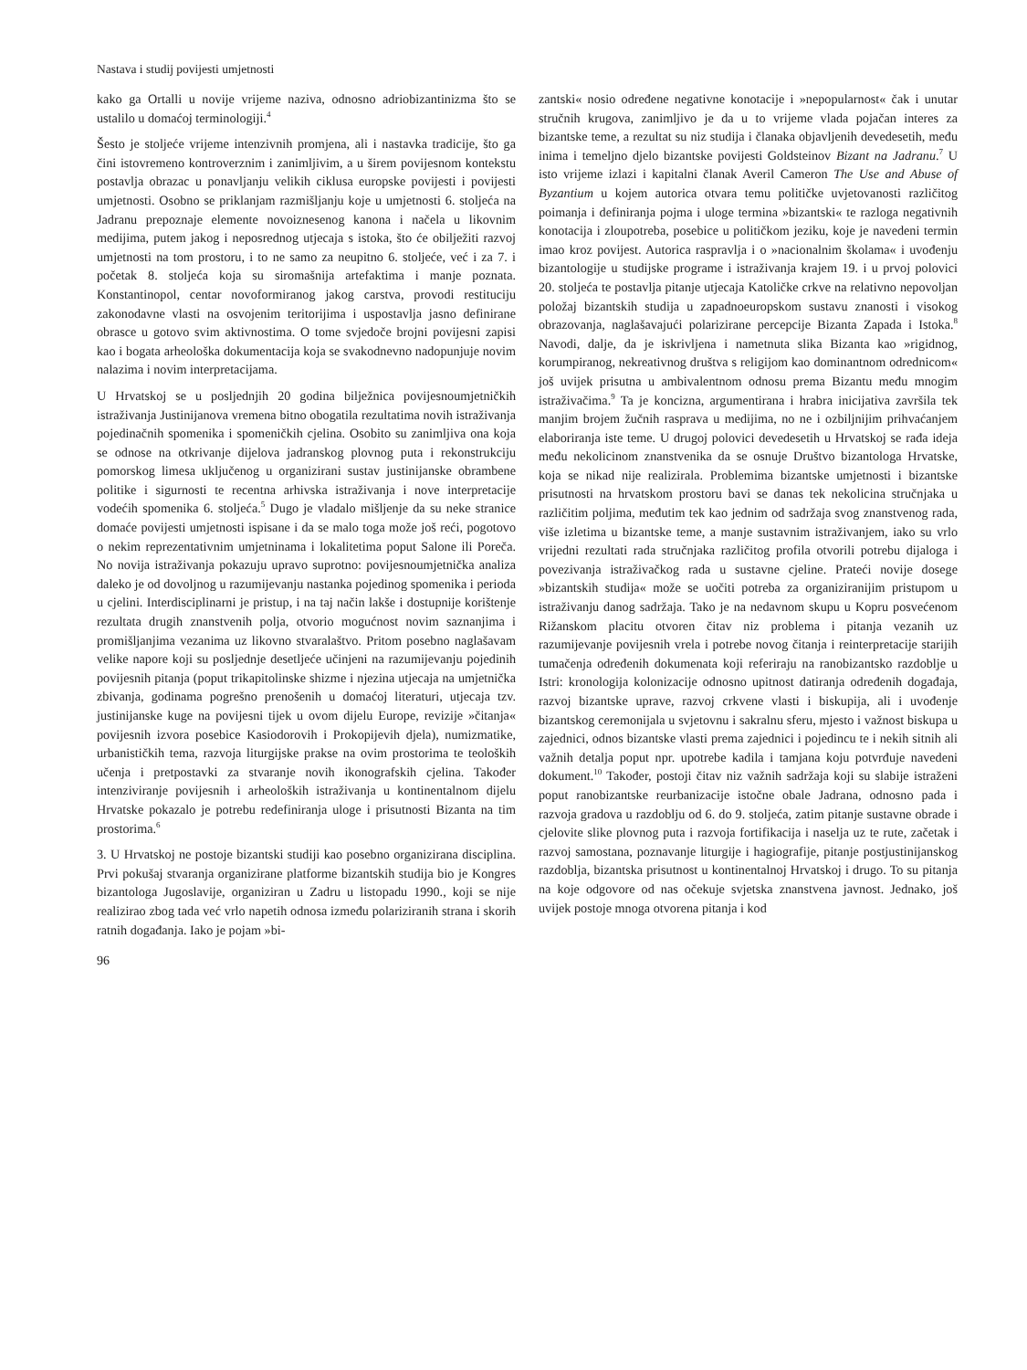Nastava i studij povijesti umjetnosti
kako ga Ortalli u novije vrijeme naziva, odnosno adriobizantinizma što se ustalilo u domaćoj terminologiji.<sup>4</sup>
Šesto je stoljeće vrijeme intenzivnih promjena, ali i nastavka tradicije, što ga čini istovremeno kontroverznim i zanimljivim, a u širem povijesnom kontekstu postavlja obrazac u ponavljanju velikih ciklusa europske povijesti i povijesti umjetnosti. Osobno se priklanjam razmišljanju koje u umjetnosti 6. stoljeća na Jadranu prepoznaje elemente novoiznesenog kanona i načela u likovnim medijima, putem jakog i neposrednog utjecaja s istoka, što će obilježiti razvoj umjetnosti na tom prostoru, i to ne samo za neupitno 6. stoljeće, već i za 7. i početak 8. stoljeća koja su siromašnija artefaktima i manje poznata. Konstantinopol, centar novoformiranog jakog carstva, provodi restituciju zakonodavne vlasti na osvojenim teritorijima i uspostavlja jasno definirane obrasce u gotovo svim aktivnostima. O tome svjedoče brojni povijesni zapisi kao i bogata arheološka dokumentacija koja se svakodnevno nadopunjuje novim nalazima i novim interpretacijama.
U Hrvatskoj se u posljednjih 20 godina bilježnica povijesnoumjetničkih istraživanja Justinijanova vremena bitno obogatila rezultatima novih istraživanja pojedinačnih spomenika i spomeničkih cjelina. Osobito su zanimljiva ona koja se odnose na otkrivanje dijelova jadranskog plovnog puta i rekonstrukciju pomorskog limesa uključenog u organizirani sustav justinijanske obrambene politike i sigurnosti te recentna arhivska istraživanja i nove interpretacije vodećih spomenika 6. stoljeća.<sup>5</sup> Dugo je vladalo mišljenje da su neke stranice domaće povijesti umjetnosti ispisane i da se malo toga može još reći, pogotovo o nekim reprezentativnim umjetninama i lokalitetima poput Salone ili Poreča. No novija istraživanja pokazuju upravo suprotno: povijesnoumjetnička analiza daleko je od dovoljnog u razumijevanju nastanka pojedinog spomenika i perioda u cjelini. Interdisciplinarni je pristup, i na taj način lakše i dostupnije korištenje rezultata drugih znanstvenih polja, otvorio mogućnost novim saznanjima i promišljanjima vezanima uz likovno stvaralaštvo. Pritom posebno naglašavam velike napore koji su posljednje desetljeće učinjeni na razumijevanju pojedinih povijesnih pitanja (poput trikapitolinske shizme i njezina utjecaja na umjetnička zbivanja, godinama pogrešno prenošenih u domaćoj literaturi, utjecaja tzv. justinijanske kuge na povijesni tijek u ovom dijelu Europe, revizije »čitanja« povijesnih izvora posebice Kasiodorovih i Prokopijevih djela), numizmatike, urbanističkih tema, razvoja liturgijske prakse na ovim prostorima te teoloških učenja i pretpostavki za stvaranje novih ikonografskih cjelina. Također intenziviranje povijesnih i arheoloških istraživanja u kontinentalnom dijelu Hrvatske pokazalo je potrebu redefiniranja uloge i prisutnosti Bizanta na tim prostorima.<sup>6</sup>
3. U Hrvatskoj ne postoje bizantski studiji kao posebno organizirana disciplina. Prvi pokušaj stvaranja organizirane platforme bizantskih studija bio je Kongres bizantologa Jugoslavije, organiziran u Zadru u listopadu 1990., koji se nije realizirao zbog tada već vrlo napetih odnosa između polariziranih strana i skorih ratnih događanja. Iako je pojam »bi-
96
zantski« nosio određene negativne konotacije i »nepopularnost« čak i unutar stručnih krugova, zanimljivo je da u to vrijeme vlada pojačan interes za bizantske teme, a rezultat su niz studija i članaka objavljenih devedesetih, među inima i temeljno djelo bizantske povijesti Goldsteinov Bizant na Jadranu.<sup>7</sup> U isto vrijeme izlazi i kapitalni članak Averil Cameron The Use and Abuse of Byzantium u kojem autorica otvara temu političke uvjetovanosti različitog poimanja i definiranja pojma i uloge termina »bizantski« te razloga negativnih konotacija i zloupotreba, posebice u političkom jeziku, koje je navedeni termin imao kroz povijest. Autorica raspravlja i o »nacionalnim školama« i uvođenju bizantologije u studijske programe i istraživanja krajem 19. i u prvoj polovici 20. stoljeća te postavlja pitanje utjecaja Katoličke crkve na relativno nepovoljan položaj bizantskih studija u zapadnoeuropskom sustavu znanosti i visokog obrazovanja, naglašavajući polarizirane percepcije Bizanta Zapada i Istoka.<sup>8</sup> Navodi, dalje, da je iskrivljena i nametnuta slika Bizanta kao »rigidnog, korumpiranog, nekreativnog društva s religijom kao dominantnom odrednicom« još uvijek prisutna u ambivalentnom odnosu prema Bizantu među mnogim istraživačima.<sup>9</sup> Ta je koncizna, argumentirana i hrabra inicijativa završila tek manjim brojem žučnih rasprava u medijima, no ne i ozbiljnijim prihvaćanjem elaboriranja iste teme. U drugoj polovici devedesetih u Hrvatskoj se rađa ideja među nekolicinom znanstvenika da se osnuje Društvo bizantologa Hrvatske, koja se nikad nije realizirala. Problemima bizantske umjetnosti i bizantske prisutnosti na hrvatskom prostoru bavi se danas tek nekolicina stručnjaka u različitim poljima, međutim tek kao jednim od sadržaja svog znanstvenog rada, više izletima u bizantske teme, a manje sustavnim istraživanjem, iako su vrlo vrijedni rezultati rada stručnjaka različitog profila otvorili potrebu dijaloga i povezivanja istraživačkog rada u sustavne cjeline. Prateći novije dosege »bizantskih studija« može se uočiti potreba za organiziranijim pristupom u istraživanju danog sadržaja. Tako je na nedavnom skupu u Kopru posvećenom Rižanskom placitu otvoren čitav niz problema i pitanja vezanih uz razumijevanje povijesnih vrela i potrebe novog čitanja i reinterpretacije starijih tumačenja određenih dokumenata koji referiraju na ranobizantsko razdoblje u Istri: kronologija kolonizacije odnosno upitnost datiranja određenih događaja, razvoj bizantske uprave, razvoj crkvene vlasti i biskupija, ali i uvođenje bizantskog ceremonijala u svjetovnu i sakralnu sferu, mjesto i važnost biskupa u zajednici, odnos bizantske vlasti prema zajednici i pojedincu te i nekih sitnih ali važnih detalja poput npr. upotrebe kadila i tamjana koju potvrđuje navedeni dokument.<sup>10</sup> Također, postoji čitav niz važnih sadržaja koji su slabije istraženi poput ranobizantske reurbanizacije istočne obale Jadrana, odnosno pada i razvoja gradova u razdoblju od 6. do 9. stoljeća, zatim pitanje sustavne obrade i cjelovite slike plovnog puta i razvoja fortifikacija i naselja uz te rute, začetak i razvoj samostana, poznavanje liturgije i hagiografije, pitanje postjustinijanskog razdoblja, bizantska prisutnost u kontinentalnoj Hrvatskoj i drugo. To su pitanja na koje odgovore od nas očekuje svjetska znanstvena javnost. Jednako, još uvijek postoje mnoga otvorena pitanja i kod